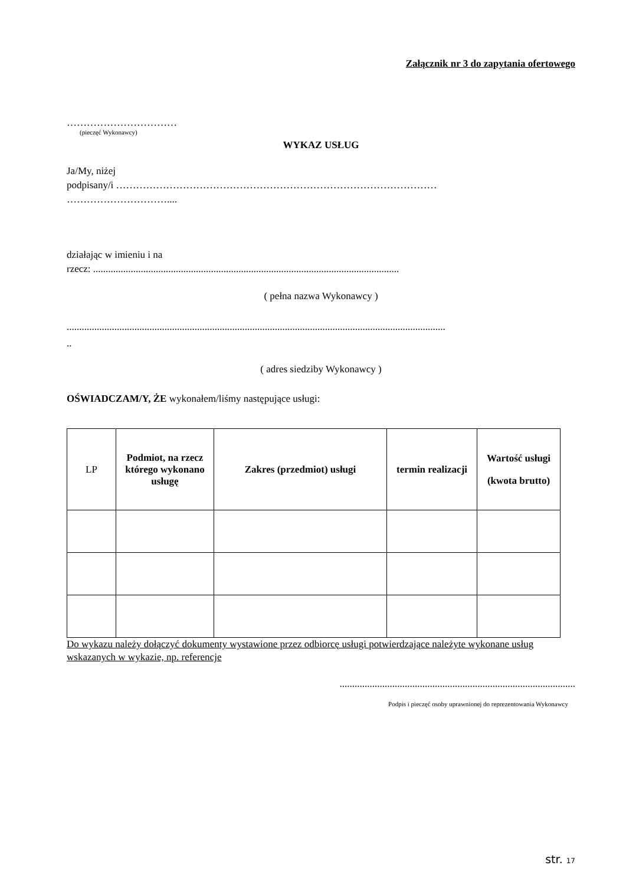Załącznik nr 3 do zapytania ofertowego
……………………………
(pieczęć Wykonawcy)
WYKAZ USŁUG
Ja/My, niżej
podpisany/i ……………………………………………………………………………………
…………………………....
działając w imieniu i na
rzecz: ..........................................................................................................................
( pełna nazwa Wykonawcy )
.......................................................................................................................................................
..
( adres siedziby Wykonawcy )
OŚWIADCZAM/Y, ŻE wykonałem/liśmy następujące usługi:
| LP | Podmiot, na rzecz którego wykonano usługę | Zakres (przedmiot) usługi | termin realizacji | Wartość usługi (kwota brutto) |
Do wykazu należy dołączyć dokumenty wystawione przez odbiorcę usługi potwierdzające należyte wykonane usług wskazanych w wykazie, np. referencje
..............................................................................................
Podpis i pieczęć osoby uprawnionej do reprezentowania Wykonawcy
str. 17